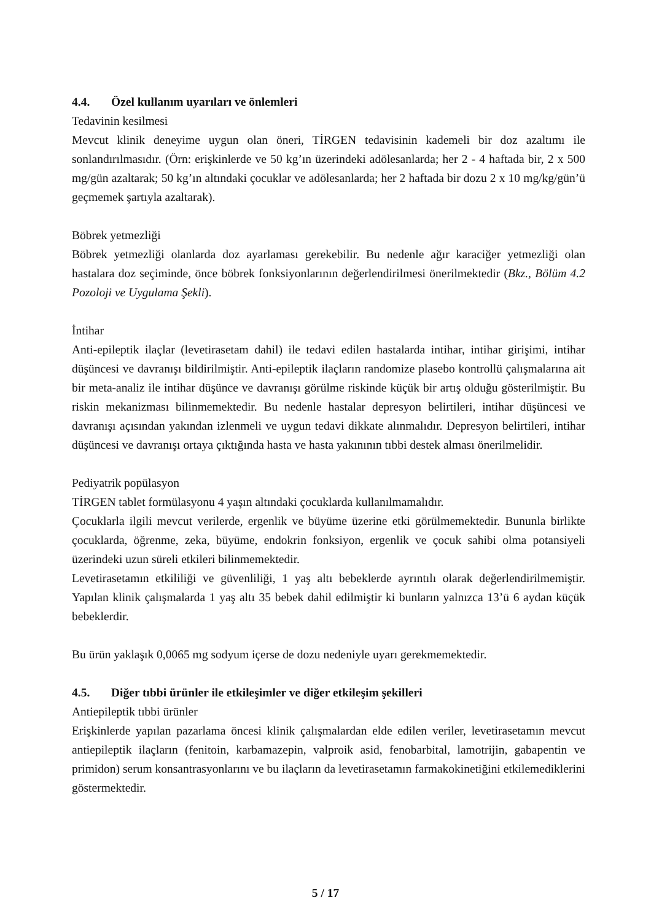4.4. Özel kullanım uyarıları ve önlemleri
Tedavinin kesilmesi
Mevcut klinik deneyime uygun olan öneri, TİRGEN tedavisinin kademeli bir doz azaltımı ile sonlandırılmasıdır. (Örn: erişkinlerde ve 50 kg’ın üzerindeki adölesanlarda; her 2 - 4 haftada bir, 2 x 500 mg/gün azaltarak; 50 kg’ın altındaki çocuklar ve adölesanlarda; her 2 haftada bir dozu 2 x 10 mg/kg/gün’ü geçmemek şartıyla azaltarak).
Böbrek yetmezliği
Böbrek yetmezliği olanlarda doz ayarlaması gerekebilir. Bu nedenle ağır karaciğer yetmezliği olan hastalara doz seçiminde, önce böbrek fonksiyonlarının değerlendirilmesi önerilmektedir (Bkz., Bölüm 4.2 Pozoloji ve Uygulama Şekli).
İntihar
Anti-epileptik ilaçlar (levetirasetam dahil) ile tedavi edilen hastalarda intihar, intihar girişimi, intihar düşüncesi ve davranışı bildirilmiştir. Anti-epileptik ilaçların randomize plasebo kontrollü çalışmalarına ait bir meta-analiz ile intihar düşünce ve davranışı görülme riskinde küçük bir artış olduğu gösterilmiştir. Bu riskin mekanizması bilinmemektedir. Bu nedenle hastalar depresyon belirtileri, intihar düşüncesi ve davranışı açısından yakından izlenmeli ve uygun tedavi dikkate alınmalıdır. Depresyon belirtileri, intihar düşüncesi ve davranışı ortaya çıktığında hasta ve hasta yakınının tıbbi destek alması önerilmelidir.
Pediyatrik popülasyon
TİRGEN tablet formülasyonu 4 yaşın altındaki çocuklarda kullanılmamalıdır.
Çocuklarla ilgili mevcut verilerde, ergenlik ve büyüme üzerine etki görülmemektedir. Bununla birlikte çocuklarda, öğrenme, zeka, büyüme, endokrin fonksiyon, ergenlik ve çocuk sahibi olma potansiyeli üzerindeki uzun süreli etkileri bilinmemektedir.
Levetirasetamın etkililiği ve güvenliliği, 1 yaş altı bebeklerde ayrıntılı olarak değerlendirilmemiştir. Yapılan klinik çalışmalarda 1 yaş altı 35 bebek dahil edilmiştir ki bunların yalnızca 13’ü 6 aydan küçük bebeklerdir.
Bu ürün yaklaşık 0,0065 mg sodyum içerse de dozu nedeniyle uyarı gerekmemektedir.
4.5. Diğer tıbbi ürünler ile etkileşimler ve diğer etkileşim şekilleri
Antiepileptik tıbbi ürünler
Erişkinlerde yapılan pazarlama öncesi klinik çalışmalardan elde edilen veriler, levetirasetamın mevcut antiepileptik ilaçların (fenitoin, karbamazepin, valproik asid, fenobarbital, lamotrijin, gabapentin ve primidon) serum konsantrasyonlarını ve bu ilaçların da levetirasetamın farmakokinetiğini etkilemediklerini göstermektedir.
5 / 17